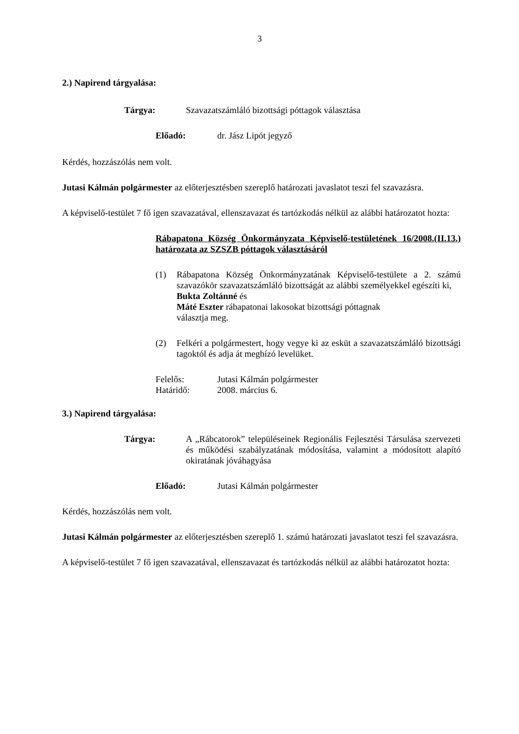3
2.) Napirend tárgyalása:
Tárgya: Szavazatszámláló bizottsági póttagok választása
Előadó: dr. Jász Lipót jegyző
Kérdés, hozzászólás nem volt.
Jutasi Kálmán polgármester az előterjesztésben szereplő határozati javaslatot teszi fel szavazásra.
A képviselő-testület 7 fő igen szavazatával, ellenszavazat és tartózkodás nélkül az alábbi határozatot hozta:
Rábapatona Község Önkormányzata Képviselő-testületének 16/2008.(II.13.) határozata az SZSZB póttagok választásáról
(1) Rábapatona Község Önkormányzatának Képviselő-testülete a 2. számú szavazókör szavazatszámláló bizottságát az alábbi személyekkel egészíti ki,
Bukta Zoltánné és
Máté Eszter rábapatonai lakosokat bizottsági póttagnak
választja meg.
(2) Felkéri a polgármestert, hogy vegye ki az esküt a szavazatszámláló bizottsági tagoktól és adja át megbízó levelüket.
Felelős: Jutasi Kálmán polgármester
Határidő: 2008. március 6.
3.) Napirend tárgyalása:
Tárgya: A „Rábcatorok” településeinek Regionális Fejlesztési Társulása szervezeti és működési szabályzatának módosítása, valamint a módosított alapító okiratának jóváhagyása
Előadó: Jutasi Kálmán polgármester
Kérdés, hozzászólás nem volt.
Jutasi Kálmán polgármester az előterjesztésben szereplő 1. számú határozati javaslatot teszi fel szavazásra.
A képviselő-testület 7 fő igen szavazatával, ellenszavazat és tartózkodás nélkül az alábbi határozatot hozta: